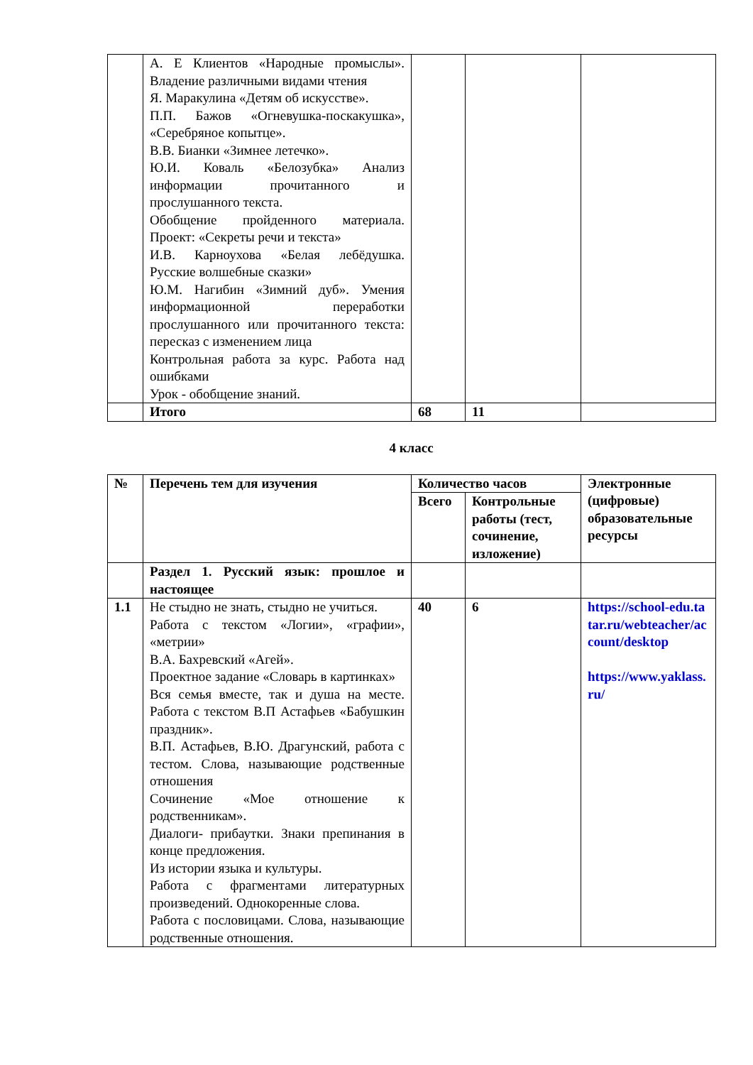| | А. Е Клиентов «Народные промыслы». Владение различными видами чтения Я. Маракулина «Детям об искусстве». П.П. Бажов «Огневушка-поскакушка», «Серебряное копытце». В.В. Бианки «Зимнее летечко». Ю.И. Коваль «Белозубка» Анализ информации прочитанного и прослушанного текста. Обобщение пройденного материала. Проект: «Секреты речи и текста» И.В. Карноухова «Белая лебёдушка. Русские волшебные сказки» Ю.М. Нагибин «Зимний дуб». Умения информационной переработки прослушанного или прочитанного текста: пересказ с изменением лица Контрольная работа за курс. Работа над ошибками Урок - обобщение знаний. | | | |
| | Итого | 68 | 11 | |
4 класс
| № | Перечень тем для изучения | Количество часов | | Электронные (цифровые) образовательные ресурсы |
| --- | --- | --- | --- | --- |
| | | Всего | Контрольные работы (тест, сочинение, изложение) | |
| | Раздел 1. Русский язык: прошлое и настоящее | | | |
| 1.1 | Не стыдно не знать, стыдно не учиться. Работа с текстом «Логии», «графии», «метрии» В.А. Бахревский «Агей». Проектное задание «Словарь в картинках» Вся семья вместе, так и душа на месте. Работа с текстом В.П Астафьев «Бабушкин праздник». В.П. Астафьев, В.Ю. Драгунский, работа с тестом. Слова, называющие родственные отношения Сочинение «Мое отношение к родственникам». Диалоги- прибаутки. Знаки препинания в конце предложения. Из истории языка и культуры. Работа с фрагментами литературных произведений. Однокоренные слова. Работа с пословицами. Слова, называющие родственные отношения. | 40 | 6 | https://school-edu.tatar.ru/webteacher/account/desktop https://www.yaklass.ru/ |